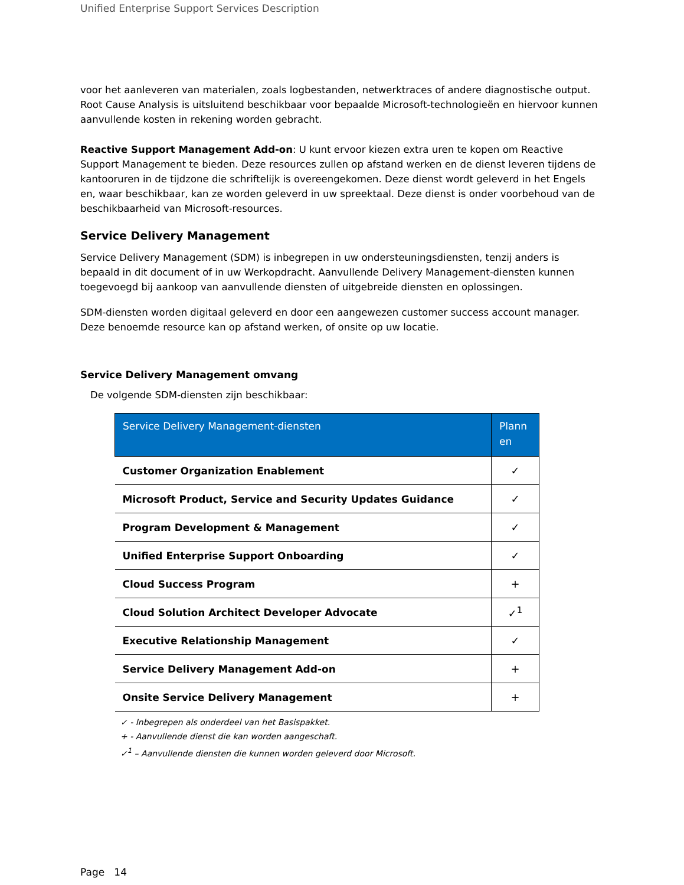Unified Enterprise Support Services Description
voor het aanleveren van materialen, zoals logbestanden, netwerktraces of andere diagnostische output. Root Cause Analysis is uitsluitend beschikbaar voor bepaalde Microsoft-technologieën en hiervoor kunnen aanvullende kosten in rekening worden gebracht.
Reactive Support Management Add-on: U kunt ervoor kiezen extra uren te kopen om Reactive Support Management te bieden. Deze resources zullen op afstand werken en de dienst leveren tijdens de kantooruren in de tijdzone die schriftelijk is overeengekomen. Deze dienst wordt geleverd in het Engels en, waar beschikbaar, kan ze worden geleverd in uw spreektaal. Deze dienst is onder voorbehoud van de beschikbaarheid van Microsoft-resources.
Service Delivery Management
Service Delivery Management (SDM) is inbegrepen in uw ondersteuningsdiensten, tenzij anders is bepaald in dit document of in uw Werkopdracht. Aanvullende Delivery Management-diensten kunnen toegevoegd bij aankoop van aanvullende diensten of uitgebreide diensten en oplossingen.
SDM-diensten worden digitaal geleverd en door een aangewezen customer success account manager. Deze benoemde resource kan op afstand werken, of onsite op uw locatie.
Service Delivery Management omvang
De volgende SDM-diensten zijn beschikbaar:
| Service Delivery Management-diensten | Plann en |
| --- | --- |
| Customer Organization Enablement | ✓ |
| Microsoft Product, Service and Security Updates Guidance | ✓ |
| Program Development & Management | ✓ |
| Unified Enterprise Support Onboarding | ✓ |
| Cloud Success Program | + |
| Cloud Solution Architect Developer Advocate | ✓<sup>1</sup> |
| Executive Relationship Management | ✓ |
| Service Delivery Management Add-on | + |
| Onsite Service Delivery Management | + |
✓ - Inbegrepen als onderdeel van het Basispakket.
+ - Aanvullende dienst die kan worden aangeschaft.
✓<sup>1</sup> – Aanvullende diensten die kunnen worden geleverd door Microsoft.
Page 14